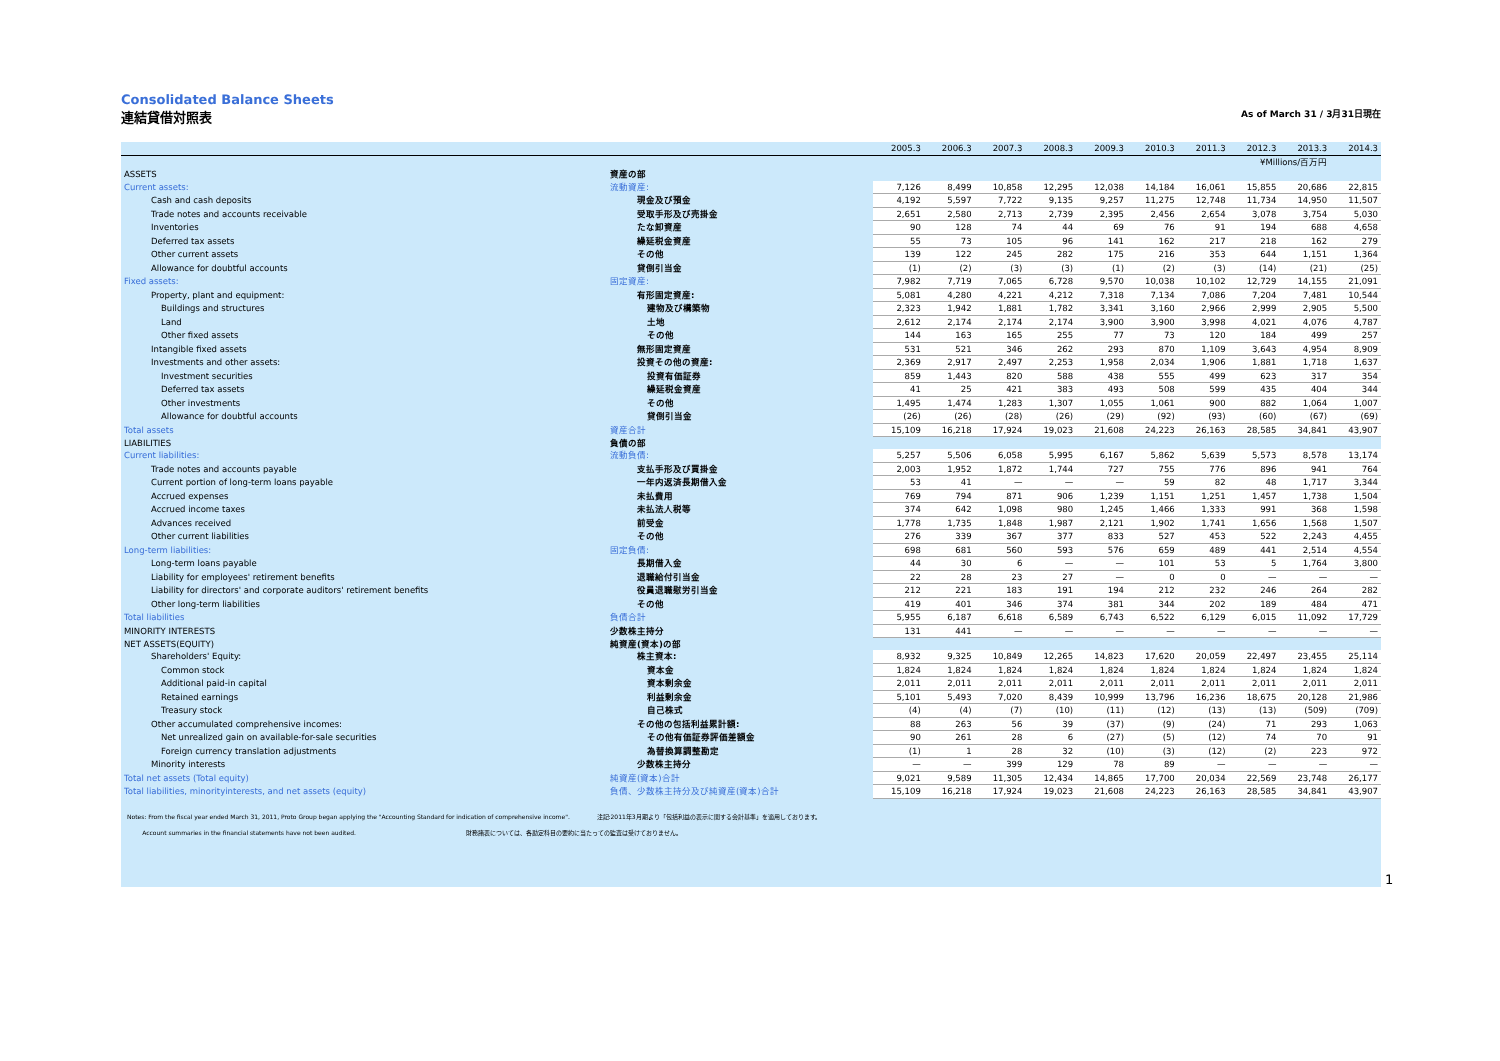Consolidated Balance Sheets
連結貸借対照表 As of March 31 / 3月31日現在
| | | 2005.3 | 2006.3 | 2007.3 | 2008.3 | 2009.3 | 2010.3 | 2011.3 | 2012.3 | 2013.3 | 2014.3 |
| --- | --- | --- | --- | --- | --- | --- | --- | --- | --- | --- | --- |
| ¥Millions/百万円 | | | | | | | | | | | |
| ASSETS | 資産の部 | | | | | | | | | | |
| Current assets: | 流動資産: | 7,126 | 8,499 | 10,858 | 12,295 | 12,038 | 14,184 | 16,061 | 15,855 | 20,686 | 22,815 |
| Cash and cash deposits | 現金及び預金 | 4,192 | 5,597 | 7,722 | 9,135 | 9,257 | 11,275 | 12,748 | 11,734 | 14,950 | 11,507 |
| Trade notes and accounts receivable | 受取手形及び売掛金 | 2,651 | 2,580 | 2,713 | 2,739 | 2,395 | 2,456 | 2,654 | 3,078 | 3,754 | 5,030 |
| Inventories | たな卸資産 | 90 | 128 | 74 | 44 | 69 | 76 | 91 | 194 | 688 | 4,658 |
| Deferred tax assets | 繰延税金資産 | 55 | 73 | 105 | 96 | 141 | 162 | 217 | 218 | 162 | 279 |
| Other current assets | その他 | 139 | 122 | 245 | 282 | 175 | 216 | 353 | 644 | 1,151 | 1,364 |
| Allowance for doubtful accounts | 貸倒引当金 | (1) | (2) | (3) | (3) | (1) | (2) | (3) | (14) | (21) | (25) |
| Fixed assets: | 固定資産: | 7,982 | 7,719 | 7,065 | 6,728 | 9,570 | 10,038 | 10,102 | 12,729 | 14,155 | 21,091 |
| Property, plant and equipment: | 有形固定資産: | 5,081 | 4,280 | 4,221 | 4,212 | 7,318 | 7,134 | 7,086 | 7,204 | 7,481 | 10,544 |
| Buildings and structures | 建物及び構築物 | 2,323 | 1,942 | 1,881 | 1,782 | 3,341 | 3,160 | 2,966 | 2,999 | 2,905 | 5,500 |
| Land | 土地 | 2,612 | 2,174 | 2,174 | 2,174 | 3,900 | 3,900 | 3,998 | 4,021 | 4,076 | 4,787 |
| Other fixed assets | その他 | 144 | 163 | 165 | 255 | 77 | 73 | 120 | 184 | 499 | 257 |
| Intangible fixed assets | 無形固定資産 | 531 | 521 | 346 | 262 | 293 | 870 | 1,109 | 3,643 | 4,954 | 8,909 |
| Investments and other assets: | 投資その他の資産: | 2,369 | 2,917 | 2,497 | 2,253 | 1,958 | 2,034 | 1,906 | 1,881 | 1,718 | 1,637 |
| Investment securities | 投資有価証券 | 859 | 1,443 | 820 | 588 | 438 | 555 | 499 | 623 | 317 | 354 |
| Deferred tax assets | 繰延税金資産 | 41 | 25 | 421 | 383 | 493 | 508 | 599 | 435 | 404 | 344 |
| Other investments | その他 | 1,495 | 1,474 | 1,283 | 1,307 | 1,055 | 1,061 | 900 | 882 | 1,064 | 1,007 |
| Allowance for doubtful accounts | 貸倒引当金 | (26) | (26) | (28) | (26) | (29) | (92) | (93) | (60) | (67) | (69) |
| Total assets | 資産合計 | 15,109 | 16,218 | 17,924 | 19,023 | 21,608 | 24,223 | 26,163 | 28,585 | 34,841 | 43,907 |
| LIABILITIES | 負債の部 | | | | | | | | | | |
| Current liabilities: | 流動負債: | 5,257 | 5,506 | 6,058 | 5,995 | 6,167 | 5,862 | 5,639 | 5,573 | 8,578 | 13,174 |
| Trade notes and accounts payable | 支払手形及び買掛金 | 2,003 | 1,952 | 1,872 | 1,744 | 727 | 755 | 776 | 896 | 941 | 764 |
| Current portion of long-term loans payable | 一年内返済長期借入金 | 53 | 41 | — | — | — | 59 | 82 | 48 | 1,717 | 3,344 |
| Accrued expenses | 未払費用 | 769 | 794 | 871 | 906 | 1,239 | 1,151 | 1,251 | 1,457 | 1,738 | 1,504 |
| Accrued income taxes | 未払法人税等 | 374 | 642 | 1,098 | 980 | 1,245 | 1,466 | 1,333 | 991 | 368 | 1,598 |
| Advances received | 前受金 | 1,778 | 1,735 | 1,848 | 1,987 | 2,121 | 1,902 | 1,741 | 1,656 | 1,568 | 1,507 |
| Other current liabilities | その他 | 276 | 339 | 367 | 377 | 833 | 527 | 453 | 522 | 2,243 | 4,455 |
| Long-term liabilities: | 固定負債: | 698 | 681 | 560 | 593 | 576 | 659 | 489 | 441 | 2,514 | 4,554 |
| Long-term loans payable | 長期借入金 | 44 | 30 | 6 | — | — | 101 | 53 | 5 | 1,764 | 3,800 |
| Liability for employees' retirement benefits | 退職給付引当金 | 22 | 28 | 23 | 27 | — | 0 | 0 | — | — | — |
| Liability for directors' and corporate auditors' retirement benefits | 役員退職慰労引当金 | 212 | 221 | 183 | 191 | 194 | 212 | 232 | 246 | 264 | 282 |
| Other long-term liabilities | その他 | 419 | 401 | 346 | 374 | 381 | 344 | 202 | 189 | 484 | 471 |
| Total liabilities | 負債合計 | 5,955 | 6,187 | 6,618 | 6,589 | 6,743 | 6,522 | 6,129 | 6,015 | 11,092 | 17,729 |
| MINORITY INTERESTS | 少数株主持分 | 131 | 441 | — | — | — | — | — | — | — | — |
| NET ASSETS(EQUITY) | 純資産(資本)の部 | | | | | | | | | | |
| Shareholders' Equity: | 株主資本: | 8,932 | 9,325 | 10,849 | 12,265 | 14,823 | 17,620 | 20,059 | 22,497 | 23,455 | 25,114 |
| Common stock | 資本金 | 1,824 | 1,824 | 1,824 | 1,824 | 1,824 | 1,824 | 1,824 | 1,824 | 1,824 | 1,824 |
| Additional paid-in capital | 資本剰余金 | 2,011 | 2,011 | 2,011 | 2,011 | 2,011 | 2,011 | 2,011 | 2,011 | 2,011 | 2,011 |
| Retained earnings | 利益剰余金 | 5,101 | 5,493 | 7,020 | 8,439 | 10,999 | 13,796 | 16,236 | 18,675 | 20,128 | 21,986 |
| Treasury stock | 自己株式 | (4) | (4) | (7) | (10) | (11) | (12) | (13) | (13) | (509) | (709) |
| Other accumulated comprehensive incomes: | その他の包括利益累計額: | 88 | 263 | 56 | 39 | (37) | (9) | (24) | 71 | 293 | 1,063 |
| Net unrealized gain on available-for-sale securities | その他有価証券評価差額金 | 90 | 261 | 28 | 6 | (27) | (5) | (12) | 74 | 70 | 91 |
| Foreign currency translation adjustments | 為替換算調整勘定 | (1) | 1 | 28 | 32 | (10) | (3) | (12) | (2) | 223 | 972 |
| Minority interests | 少数株主持分 | — | — | 399 | 129 | 78 | 89 | — | — | — | — |
| Total net assets (Total equity) | 純資産(資本)合計 | 9,021 | 9,589 | 11,305 | 12,434 | 14,865 | 17,700 | 20,034 | 22,569 | 23,748 | 26,177 |
| Total liabilities, minorityinterests, and net assets (equity) | 負債、少数株主持分及び純資産(資本)合計 | 15,109 | 16,218 | 17,924 | 19,023 | 21,608 | 24,223 | 26,163 | 28,585 | 34,841 | 43,907 |
Notes: From the fiscal year ended March 31, 2011, Proto Group began applying the "Accounting Standard for indication of comprehensive income". 注記:2011年3月期より「包括利益の表示に関する会計基準」を適用しております。
Account summaries in the financial statements have not been audited. 財務諸表については、各勘定科目の要約に当たっての監査は受けておりません。
1